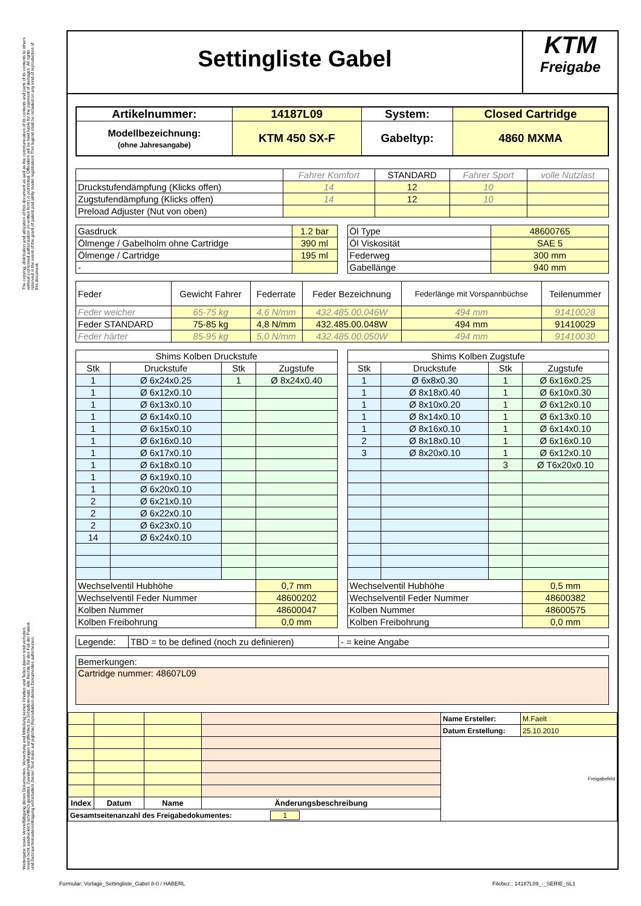The copying, distribution and utilization of this document as well as the communication of its contents and parts of its contents to others without expressed authorization (in written form) is prohibited. Offenders will be held liable for the payment of damages. All rights reserved in the event of the grant of patent and utility model registration! This legend shall be included on any kind of reproduction of this document.
Weitergabe sowie Vervielfältigung dieses Dokumentes, Verwertung und Mitteilung seines Inhaltes und Teilen davon sind verboten, soweit nicht ausdrücklich schriftlich gestattet. Zuwiderhandlungen verpflichten zu Schadenersatz. Alle Rechte für den Fall der Patent- und Gebrauchsmustereintragung vorbehalten! Dieser Text muss auf jeglicher Reproduktion dieses Dokumentes aufscheinen.
Settingliste Gabel
KTM
Freigabe
| Artikelnummer: | 14187L09 | System: | Closed Cartridge |
| Modellbezeichnung: (ohne Jahresangabe) | KTM 450 SX-F | Gabeltyp: | 4860 MXMA |
| | Fahrer Komfort | STANDARD | Fahrer Sport | volle Nutzlast |
| Druckstufendämpfung (Klicks offen) | 14 | 12 | 10 | |
| Zugstufendämpfung (Klicks offen) | 14 | 12 | 10 | |
| Preload Adjuster (Nut von oben) | | | | |
| Gasdruck | 1.2 bar |
| Ölmenge / Gabelholm ohne Cartridge | 390 ml |
| Ölmenge / Cartridge | 195 ml |
| - | |
| Öl Type | 48600765 |
| Öl Viskosität | SAE 5 |
| Federweg | 300 mm |
| Gabellänge | 940 mm |
| Feder | Gewicht Fahrer | Federrate | Feder Bezeichnung | Federlänge mit Vorspannbüchse | Teilenummer |
| Feder weicher | 65-75 kg | 4,6 N/mm | 432.485.00.046W | 494 mm | 91410028 |
| Feder STANDARD | 75-85 kg | 4,8 N/mm | 432.485.00.048W | 494 mm | 91410029 |
| Feder härter | 85-95 kg | 5,0 N/mm | 432.485.00.050W | 494 mm | 91410030 |
| Shims Kolben Druckstufe | | | |
| Stk | Druckstufe | Stk | Zugstufe |
| 1 | Ø 6x24x0.25 | 1 | Ø 8x24x0.40 |
| 1 | Ø 6x12x0.10 | | |
| 1 | Ø 6x13x0.10 | | |
| 1 | Ø 6x14x0.10 | | |
| 1 | Ø 6x15x0.10 | | |
| 1 | Ø 6x16x0.10 | | |
| 1 | Ø 6x17x0.10 | | |
| 1 | Ø 6x18x0.10 | | |
| 1 | Ø 6x19x0.10 | | |
| 1 | Ø 6x20x0.10 | | |
| 2 | Ø 6x21x0.10 | | |
| 2 | Ø 6x22x0.10 | | |
| 2 | Ø 6x23x0.10 | | |
| 14 | Ø 6x24x0.10 | | |
| Wechselventil Hubhöhe | | | 0,7 mm |
| Wechselventil Feder Nummer | | | 48600202 |
| Kolben Nummer | | | 48600047 |
| Kolben Freibohrung | | | 0,0 mm |
| Shims Kolben Zugstufe | | | |
| Stk | Druckstufe | Stk | Zugstufe |
| 1 | Ø 6x8x0.30 | 1 | Ø 6x16x0.25 |
| 1 | Ø 8x18x0.40 | 1 | Ø 6x10x0.30 |
| 1 | Ø 8x10x0.20 | 1 | Ø 6x12x0.10 |
| 1 | Ø 8x14x0.10 | 1 | Ø 6x13x0.10 |
| 1 | Ø 8x16x0.10 | 1 | Ø 6x14x0.10 |
| 2 | Ø 8x18x0.10 | 1 | Ø 6x16x0.10 |
| 3 | Ø 8x20x0.10 | 1 | Ø 6x12x0.10 |
| | | 3 | Ø T6x20x0.10 |
| Wechselventil Hubhöhe | | | 0,5 mm |
| Wechselventil Feder Nummer | | | 48600382 |
| Kolben Nummer | | | 48600575 |
| Kolben Freibohrung | | | 0,0 mm |
| Legende: | TBD = to be defined (noch zu definieren) | - = keine Angabe |
| Bemerkungen: |
| Cartridge nummer: 48607L09 |
| | | | | Name Ersteller: | M.Faelt |
| | | | | Datum Erstellung: | 25.10.2010 |
| | | | | Freigabefeld | |
| Index | Datum | Name | Änderungsbeschreibung | | |
| Gesamtseitenanzahl des Freigabedokumentes: 1 | | | | | |
Formular: Vorlage_Settingliste_Gabel 8-0 / HABERL
Filebez.: 14187L09_-_SERIE_SL1